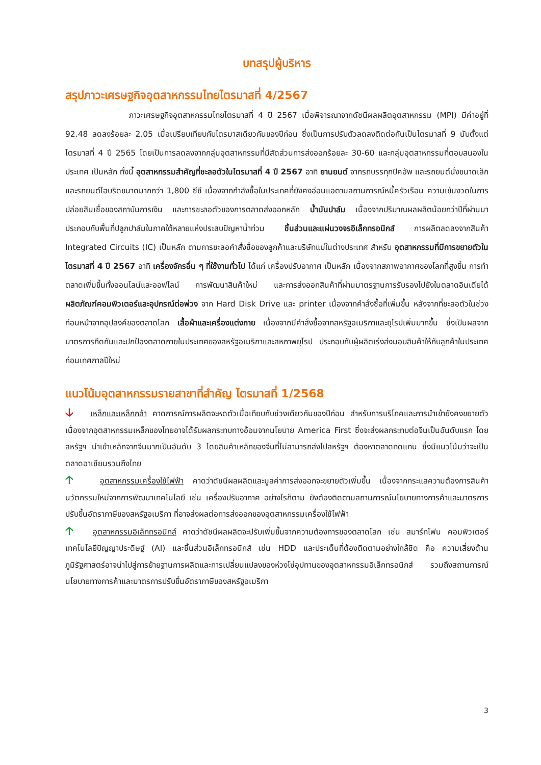บทสรุปผู้บริหาร
สรุปภาวะเศรษฐกิจอุตสาหกรรมไทยไตรมาสที่ 4/2567
ภาวะเศรษฐกิจอุตสาหกรรมไทยไตรมาสที่ 4 ปี 2567 เมื่อพิจารณาจากดัชนีผลผลิตอุตสาหกรรม (MPI) มีค่าอยู่ที่ 92.48 ลดลงร้อยละ 2.05 เมื่อเปรียบเทียบกับไตรมาสเดียวกันของปีก่อน ซึ่งเป็นการปรับตัวลดลงติดต่อกันเป็นไตรมาสที่ 9 นับตั้งแต่ไตรมาสที่ 4 ปี 2565 โดยเป็นการลดลงจากกลุ่มอุตสาหกรรมที่มีสัดส่วนการส่งออกร้อยละ 30-60 และกลุ่มอุตสาหกรรมที่ตอบสนองในประเทศ เป็นหลัก ทั้งนี้ อุตสาหกรรมสำคัญที่ชะลอตัวในไตรมาสที่ 4 ปี 2567 อาทิ ยานยนต์ จากรถบรรทุกปิคอัพ และรถยนต์นั่งขนาดเล็กและรถยนต์ไฮบริดขนาดมากกว่า 1,800 ซีซี เนื่องจากกำลังซื้อในประเทศที่ยังคงอ่อนแอตามสถานการณ์หนี้ครัวเรือน ความเข้มงวดในการปล่อยสินเชื่อของสถาบันการเงิน และการชะลอตัวของการตลาดส่งออกหลัก น้ำมันปาล์ม เนื่องจากปริมาณผลผลิตน้อยกว่าปีที่ผ่านมา ประกอบกับพื้นที่ปลูกปาล์มในภาคใต้หลายแห่งประสบปัญหาน้ำท่วม ชิ้นส่วนและแผ่นวงจรอิเล็กทรอนิกส์ การผลิตลดลงจากสินค้า Integrated Circuits (IC) เป็นหลัก ตามการชะลอคำสั่งซื้อของลูกค้าและบริษัทแม่ในต่างประเทศ สำหรับ อุตสาหกรรมที่มีการขยายตัวในไตรมาสที่ 4 ปี 2567 อาทิ เครื่องจักรอื่น ๆ ที่ใช้งานทั่วไป ได้แก่ เครื่องปรับอากาศ เป็นหลัก เนื่องจากสภาพอากาศของโลกที่สูงขึ้น การทำตลาดเพิ่มขึ้นทั้งออนไลน์และออฟไลน์ การพัฒนาสินค้าใหม่ และการส่งออกสินค้าที่ผ่านมาตรฐานการรับรองไปยังในตลาดอินเดียได้ ผลิตภัณฑ์คอมพิวเตอร์และอุปกรณ์ต่อพ่วง จาก Hard Disk Drive และ printer เนื่องจากคำสั่งซื้อที่เพิ่มขึ้น หลังจากที่ชะลอตัวในช่วงก่อนหน้าจากอุปสงค์ของตลาดโลก เสื้อผ้าและเครื่องแต่งกาย เนื่องจากมีคำสั่งซื้อจากสหรัฐอเมริกาและยุโรปเพิ่มมากขึ้น ซึ่งเป็นผลจากมาตรการกีดกันและปกป้องตลาดภายในประเทศของสหรัฐอเมริกาและสหภาพยุโรป ประกอบกับผู้ผลิตเร่งส่งมอบสินค้าให้กับลูกค้าในประเทศก่อนเทศกาลปีใหม่
แนวโน้มอุตสาหกรรมรายสาขาที่สำคัญ ไตรมาสที่ 1/2568
🡣 เหล็กและเหล็กกล้า คาดการณ์การผลิตจะหดตัวเมื่อเทียบกับช่วงเดียวกันของปีก่อน สำหรับการบริโภคและการนำเข้ายังคงขยายตัว เนื่องจากอุตสาหกรรมเหล็กของไทยอาจได้รับผลกระทบทางอ้อมจากนโยบาย America First ซึ่งจะส่งผลกระทบต่อจีนเป็นอันดับแรก โดยสหรัฐฯ นำเข้าเหล็กจากจีนมากเป็นอันดับ 3 โดยสินค้าเหล็กของจีนที่ไม่สามารถส่งไปสหรัฐฯ ต้องหาตลาดทดแทน ซึ่งมีแนวโน้มว่าจะเป็นตลาดอาเซียนรวมถึงไทย
🡡 อุตสาหกรรมเครื่องใช้ไฟฟ้า คาดว่าดัชนีผลผลิตและมูลค่าการส่งออกจะขยายตัวเพิ่มขึ้น เนื่องจากกระแสความต้องการสินค้านวัตกรรมใหม่จากการพัฒนาเทคโนโลยี เช่น เครื่องปรับอากาศ อย่างไรก็ตาม ยังต้องติดตามสถานการณ์นโยบายทางการค้าและมาตรการปรับขึ้นอัตราภาษีของสหรัฐอเมริกา ที่อาจส่งผลต่อการส่งออกของอุตสาหกรรมเครื่องใช้ไฟฟ้า
🡡 อุตสาหกรรมอิเล็กทรอนิกส์ คาดว่าดัชนีผลผลิตจะปรับเพิ่มขึ้นจากความต้องการของตลาดโลก เช่น สมาร์ทโฟน คอมพิวเตอร์ เทคโนโลยีปัญญาประดิษฐ์ (AI) และชิ้นส่วนอิเล็กทรอนิกส์ เช่น HDD และประเด็นที่ต้องติดตามอย่างใกล้ชิด คือ ความเสี่ยงด้านภูมิรัฐศาสตร์อาจนำไปสู่การย้ายฐานการผลิตและการเปลี่ยนแปลงของห่วงโซ่อุปทานของอุตสาหกรรมอิเล็กทรอนิกส์ รวมถึงสถานการณ์นโยบายทางการค้าและมาตรการปรับขึ้นอัตราภาษีของสหรัฐอเมริกา
3